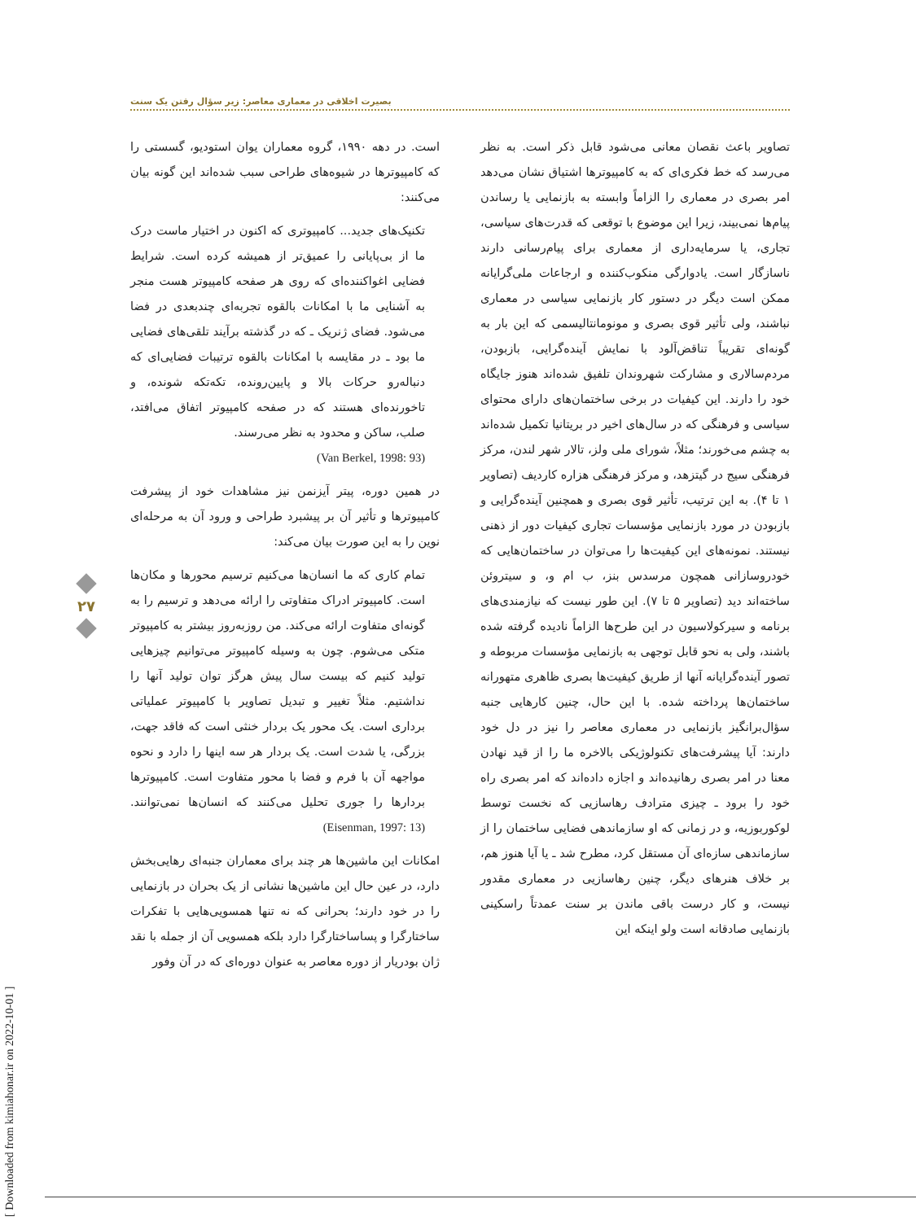بصیرت اخلاقی در معماری معاصر: زیر سؤال رفتن یک سنت
است. در دهه ۱۹۹۰، گروه معماران یوان استودیو، گسستی را که کامپیوترها در شیوه‌های طراحی سبب شده‌اند این گونه بیان می‌کنند:
تکنیک‌های جدید... کامپیوتری که اکنون در اختیار ماست درک ما از بی‌پایانی را عمیق‌تر از همیشه کرده است. شرایط فضایی اغواکننده‌ای که روی هر صفحه کامپیوتر هست منجر به آشنایی ما با امکانات بالقوه تجربه‌ای چندبعدی در فضا می‌شود. فضای ژنریک ـ که در گذشته برآیند تلقی‌های فضایی ما بود ـ در مقایسه با امکانات بالقوه ترتیبات فضایی‌ای که دنباله‌رو حرکات بالا و پایین‌رونده، تکه‌تکه شونده، و تاخورنده‌ای هستند که در صفحه کامپیوتر اتفاق می‌افتد، صلب، ساکن و محدود به نظر می‌رسند.
(Van Berkel, 1998: 93)
در همین دوره، پیتر آیزنمن نیز مشاهدات خود از پیشرفت کامپیوترها و تأثیر آن بر پیشبرد طراحی و ورود آن به مرحله‌ای نوین را به این صورت بیان می‌کند:
تمام کاری که ما انسان‌ها می‌کنیم ترسیم محورها و مکان‌ها است. کامپیوتر ادراک متفاوتی را ارائه می‌دهد و ترسیم را به گونه‌ای متفاوت ارائه می‌کند. من روزبه‌روز بیشتر به کامپیوتر متکی می‌شوم. چون به وسیله کامپیوتر می‌توانیم چیزهایی تولید کنیم که بیست سال پیش هرگز توان تولید آنها را نداشتیم. مثلاً تغییر و تبدیل تصاویر با کامپیوتر عملیاتی برداری است. یک محور یک بردار خنثی است که فاقد جهت، بزرگی، یا شدت است. یک بردار هر سه اینها را دارد و نحوه مواجهه آن با فرم و فضا با محور متفاوت است. کامپیوترها بردارها را جوری تحلیل می‌کنند که انسان‌ها نمی‌توانند. (Eisenman, 1997: 13)
امکانات این ماشین‌ها هر چند برای معماران جنبه‌ای رهایی‌بخش دارد، در عین حال این ماشین‌ها نشانی از یک بحران در بازنمایی را در خود دارند؛ بحرانی که نه تنها همسویی‌هایی با تفکرات ساختارگرا و پساساختارگرا دارد بلکه همسویی آن از جمله با نقد ژان بودریار از دوره معاصر به عنوان دوره‌ای که در آن وفور
تصاویر باعث نقصان معانی می‌شود قابل ذکر است. به نظر می‌رسد که خط فکری‌ای که به کامپیوترها اشتیاق نشان می‌دهد امر بصری در معماری را الزاماً وابسته به بازنمایی یا رساندن پیام‌ها نمی‌بیند، زیرا این موضوع با توقعی که قدرت‌های سیاسی، تجاری، یا سرمایه‌داری از معماری برای پیام‌رسانی دارند ناسازگار است. یادوارگی منکوب‌کننده و ارجاعات ملی‌گرایانه ممکن است دیگر در دستور کار بازنمایی سیاسی در معماری نباشند، ولی تأثیر قوی بصری و مونومانتالیسمی که این بار به گونه‌ای تقریباً تناقض‌آلود با نمایش آینده‌گرایی، بازبودن، مردم‌سالاری و مشارکت شهروندان تلفیق شده‌اند هنوز جایگاه خود را دارند. این کیفیات در برخی ساختمان‌های دارای محتوای سیاسی و فرهنگی که در سال‌های اخیر در بریتانیا تکمیل شده‌اند به چشم می‌خورند؛ مثلاً، شورای ملی ولز، تالار شهر لندن، مرکز فرهنگی سیج در گیتزهد، و مرکز فرهنگی هزاره کاردیف (تصاویر ۱ تا ۴). به این ترتیب، تأثیر قوی بصری و همچنین آینده‌گرایی و بازبودن در مورد بازنمایی مؤسسات تجاری کیفیات دور از ذهنی نیستند. نمونه‌های این کیفیت‌ها را می‌توان در ساختمان‌هایی که خودروسازانی همچون مرسدس بنز، ب ام و، و سیتروئن ساخته‌اند دید (تصاویر ۵ تا ۷). این طور نیست که نیازمندی‌های برنامه و سیرکولاسیون در این طرح‌ها الزاماً نادیده گرفته شده باشند، ولی به نحو قابل توجهی به بازنمایی مؤسسات مربوطه و تصور آینده‌گرایانه آنها از طریق کیفیت‌ها بصری ظاهری متهورانه ساختمان‌ها پرداخته شده. با این حال، چنین کارهایی جنبه سؤال‌برانگیز بازنمایی در معماری معاصر را نیز در دل خود دارند: آیا پیشرفت‌های تکنولوژیکی بالاخره ما را از قید نهادن معنا در امر بصری رهانیده‌اند و اجازه داده‌اند که امر بصری راه خود را برود ـ چیزی مترادف رهاسازیی که نخست توسط لوکوربوزیه، و در زمانی که او سازماندهی فضایی ساختمان را از سازماندهی سازه‌ای آن مستقل کرد، مطرح شد ـ یا آیا هنوز هم، بر خلاف هنرهای دیگر، چنین رهاسازیی در معماری مقدور نیست، و کار درست باقی ماندن بر سنت عمدتاً راسکینی بازنمایی صادقانه است ولو اینکه این
۲۷
[ Downloaded from kimiahonar.ir on 2022-10-01 ]